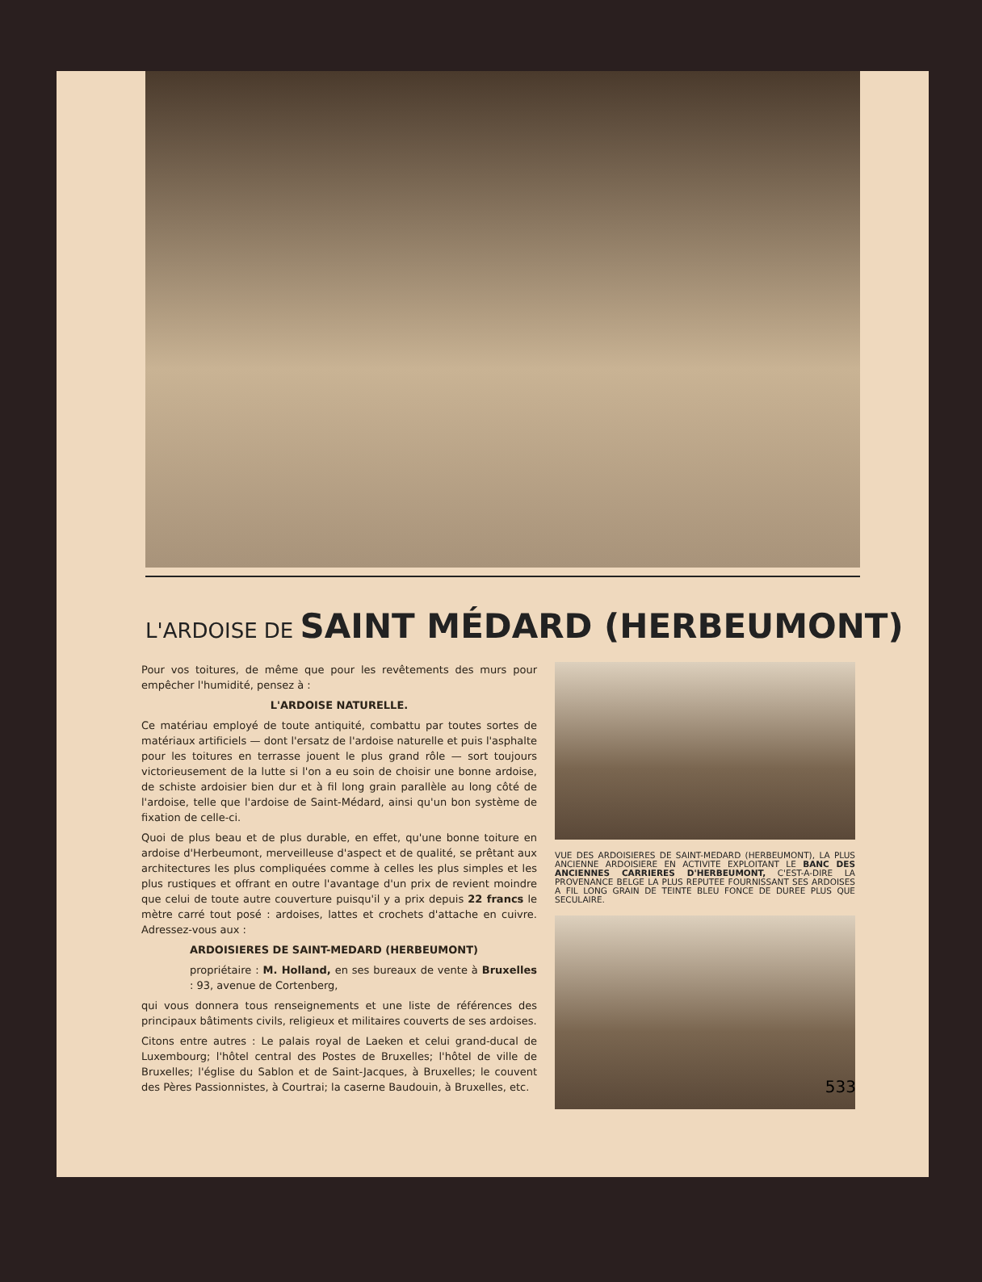L'ARDOISE DE SAINT MÉDARD (HERBEUMONT)
Pour vos toitures, de même que pour les revêtements des murs pour empêcher l'humidité, pensez à :
L'ARDOISE NATURELLE.
Ce matériau employé de toute antiquité, combattu par toutes sortes de matériaux artificiels — dont l'ersatz de l'ardoise naturelle et puis l'asphalte pour les toitures en terrasse jouent le plus grand rôle — sort toujours victorieusement de la lutte si l'on a eu soin de choisir une bonne ardoise, de schiste ardoisier bien dur et à fil long grain parallèle au long côté de l'ardoise, telle que l'ardoise de Saint-Médard, ainsi qu'un bon système de fixation de celle-ci.
Quoi de plus beau et de plus durable, en effet, qu'une bonne toiture en ardoise d'Herbeumont, merveilleuse d'aspect et de qualité, se prêtant aux architectures les plus compliquées comme à celles les plus simples et les plus rustiques et offrant en outre l'avantage d'un prix de revient moindre que celui de toute autre couverture puisqu'il y a prix depuis 22 francs le mètre carré tout posé : ardoises, lattes et crochets d'attache en cuivre. Adressez-vous aux :
ARDOISIERES DE SAINT-MEDARD (HERBEUMONT)
propriétaire : M. Holland, en ses bureaux de vente à Bruxelles : 93, avenue de Cortenberg,
qui vous donnera tous renseignements et une liste de références des principaux bâtiments civils, religieux et militaires couverts de ses ardoises.
Citons entre autres : Le palais royal de Laeken et celui grand-ducal de Luxembourg; l'hôtel central des Postes de Bruxelles; l'hôtel de ville de Bruxelles; l'église du Sablon et de Saint-Jacques, à Bruxelles; le couvent des Pères Passionnistes, à Courtrai; la caserne Baudouin, à Bruxelles, etc.
VUE DES ARDOISIERES DE SAINT-MEDARD (HERBEUMONT), LA PLUS ANCIENNE ARDOISIERE EN ACTIVITE EXPLOITANT LE BANC DES ANCIENNES CARRIERES D'HERBEUMONT, C'EST-A-DIRE LA PROVENANCE BELGE LA PLUS REPUTEE FOURNISSANT SES ARDOISES A FIL LONG GRAIN DE TEINTE BLEU FONCE DE DUREE PLUS QUE SECULAIRE.
533